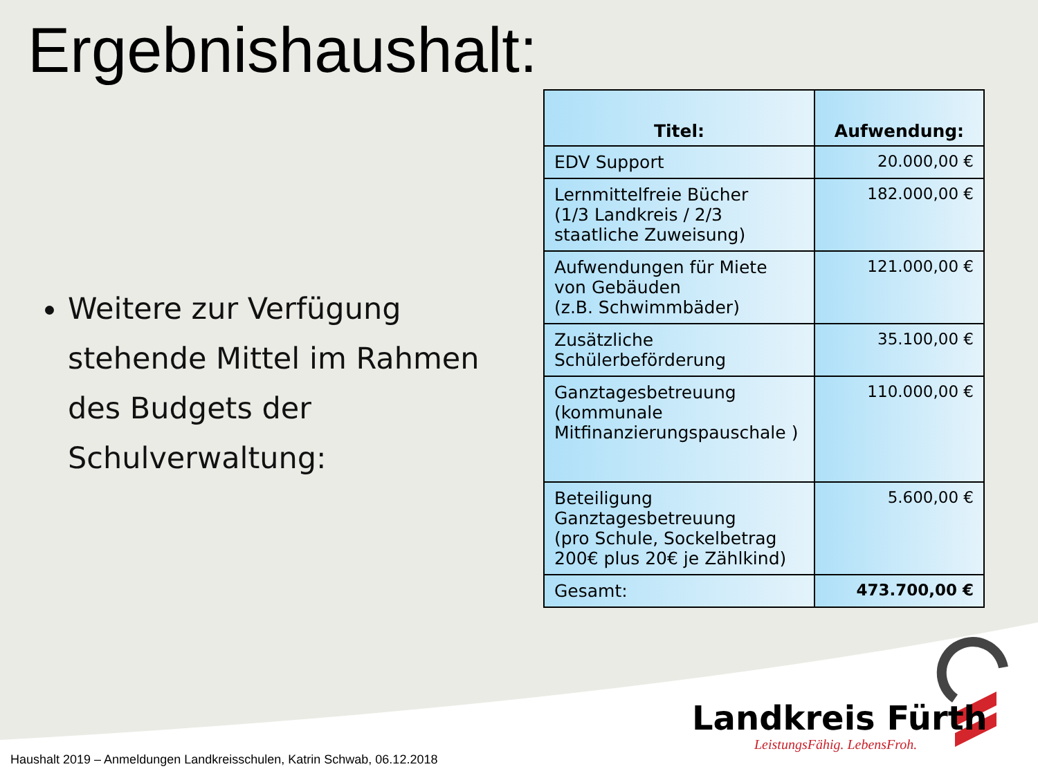Ergebnishaushalt:
Weitere zur Verfügung stehende Mittel im Rahmen des Budgets der Schulverwaltung:
| Titel: | Aufwendung: |
| --- | --- |
| EDV Support | 20.000,00 € |
| Lernmittelfreie Bücher (1/3 Landkreis / 2/3 staatliche Zuweisung) | 182.000,00 € |
| Aufwendungen für Miete von Gebäuden (z.B. Schwimmbäder) | 121.000,00 € |
| Zusätzliche Schülerbeförderung | 35.100,00 € |
| Ganztagesbetreuung (kommunale Mitfinanzierungspauschale ) | 110.000,00 € |
| Beteiligung Ganztagesbetreuung (pro Schule, Sockelbetrag 200€ plus 20€ je Zählkind) | 5.600,00 € |
| Gesamt: | 473.700,00 € |
Landkreis Fürth
LeistungsFähig. LebensFroh.
Haushalt 2019 – Anmeldungen Landkreisschulen, Katrin Schwab, 06.12.2018